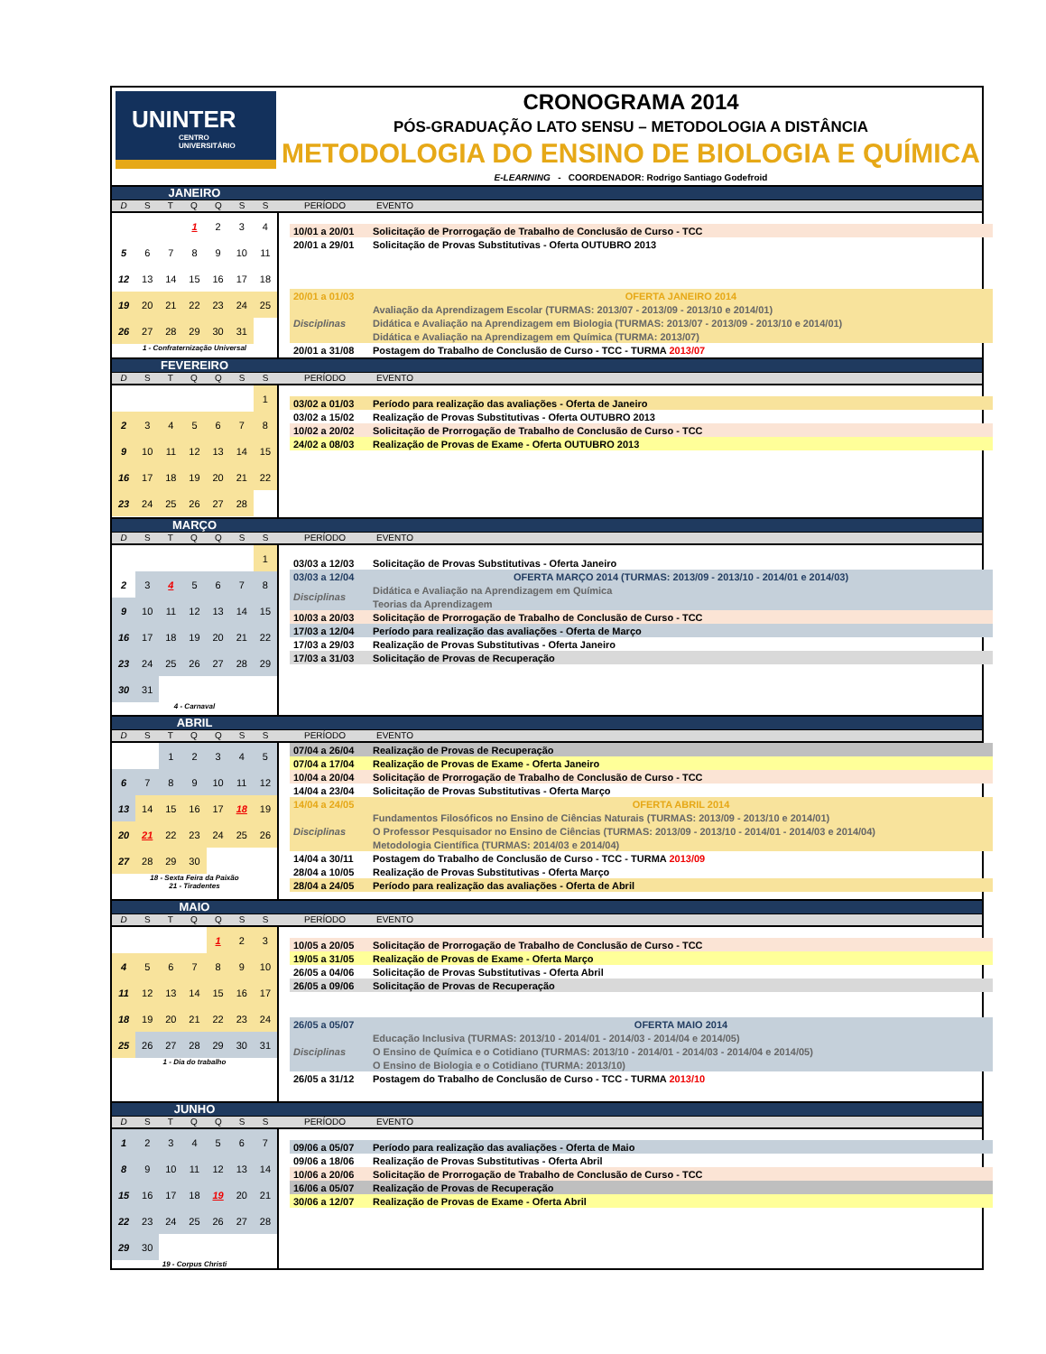UNINTER
CENTRO
UNIVERSITÁRIO
CRONOGRAMA 2014
PÓS-GRADUAÇÃO LATO SENSU – METODOLOGIA A DISTÂNCIA
METODOLOGIA DO ENSINO DE BIOLOGIA E QUÍMICA
E-LEARNING - COORDENADOR: Rodrigo Santiago Godefroid
JANEIRO
D S T Q Q S S PERÍODO EVENTO
| | | | 1 | 2 | 3 | 4 |
| 5 | 6 | 7 | 8 | 9 | 10 | 11 |
| 12 | 13 | 14 | 15 | 16 | 17 | 18 |
| 19 | 20 | 21 | 22 | 23 | 24 | 25 |
| 26 | 27 | 28 | 29 | 30 | 31 | |
1 - Confraternização Universal
| 10/01 a 20/01 | Solicitação de Prorrogação de Trabalho de Conclusão de Curso - TCC |
| 20/01 a 29/01 | Solicitação de Provas Substitutivas - Oferta OUTUBRO 2013 |
| 20/01 a 01/03 | OFERTA JANEIRO 2014 |
| Disciplinas | Avaliação da Aprendizagem Escolar (TURMAS: 2013/07 - 2013/09 - 2013/10 e 2014/01) |
| | Didática e Avaliação na Aprendizagem em Biologia (TURMAS: 2013/07 - 2013/09 - 2013/10 e 2014/01) |
| | Didática e Avaliação na Aprendizagem em Química (TURMA: 2013/07) |
| 20/01 a 31/08 | Postagem do Trabalho de Conclusão de Curso - TCC - TURMA 2013/07 |
FEVEREIRO
D S T Q Q S S PERÍODO EVENTO
| | | | | | | 1 |
| 2 | 3 | 4 | 5 | 6 | 7 | 8 |
| 9 | 10 | 11 | 12 | 13 | 14 | 15 |
| 16 | 17 | 18 | 19 | 20 | 21 | 22 |
| 23 | 24 | 25 | 26 | 27 | 28 | |
| 03/02 a 01/03 | Período para realização das avaliações - Oferta de Janeiro |
| 03/02 a 15/02 | Realização de Provas Substitutivas - Oferta OUTUBRO 2013 |
| 10/02 a 20/02 | Solicitação de Prorrogação de Trabalho de Conclusão de Curso - TCC |
| 24/02 a 08/03 | Realização de Provas de Exame - Oferta OUTUBRO 2013 |
MARÇO
D S T Q Q S S PERÍODO EVENTO
| | | | | | | 1 |
| 2 | 3 | 4 | 5 | 6 | 7 | 8 |
| 9 | 10 | 11 | 12 | 13 | 14 | 15 |
| 16 | 17 | 18 | 19 | 20 | 21 | 22 |
| 23 | 24 | 25 | 26 | 27 | 28 | 29 |
| 30 | 31 | | | | | |
4 - Carnaval
| 03/03 a 12/03 | Solicitação de Provas Substitutivas - Oferta Janeiro |
| 03/03 a 12/04 | OFERTA MARÇO 2014 (TURMAS: 2013/09 - 2013/10 - 2014/01 e 2014/03) |
| Disciplinas | Didática e Avaliação na Aprendizagem em Química |
| | Teorias da Aprendizagem |
| 10/03 a 20/03 | Solicitação de Prorrogação de Trabalho de Conclusão de Curso - TCC |
| 17/03 a 12/04 | Período para realização das avaliações - Oferta de Março |
| 17/03 a 29/03 | Realização de Provas Substitutivas - Oferta Janeiro |
| 17/03 a 31/03 | Solicitação de Provas de Recuperação |
ABRIL
D S T Q Q S S PERÍODO EVENTO
| | | 1 | 2 | 3 | 4 | 5 |
| 6 | 7 | 8 | 9 | 10 | 11 | 12 |
| 13 | 14 | 15 | 16 | 17 | 18 | 19 |
| 20 | 21 | 22 | 23 | 24 | 25 | 26 |
| 27 | 28 | 29 | 30 | | | |
18 - Sexta Feira da Paixão
21 - Tiradentes
| 07/04 a 26/04 | Realização de Provas de Recuperação |
| 07/04 a 17/04 | Realização de Provas de Exame - Oferta Janeiro |
| 10/04 a 20/04 | Solicitação de Prorrogação de Trabalho de Conclusão de Curso - TCC |
| 14/04 a 23/04 | Solicitação de Provas Substitutivas - Oferta Março |
| 14/04 a 24/05 | OFERTA ABRIL 2014 |
| Disciplinas | Fundamentos Filosóficos no Ensino de Ciências Naturais (TURMAS: 2013/09 - 2013/10 e 2014/01) |
| | O Professor Pesquisador no Ensino de Ciências (TURMAS: 2013/09 - 2013/10 - 2014/01 - 2014/03 e 2014/04) |
| | Metodologia Científica (TURMAS: 2014/03 e 2014/04) |
| 14/04 a 30/11 | Postagem do Trabalho de Conclusão de Curso - TCC - TURMA 2013/09 |
| 28/04 a 10/05 | Realização de Provas Substitutivas - Oferta Março |
| 28/04 a 24/05 | Período para realização das avaliações - Oferta de Abril |
MAIO
D S T Q Q S S PERÍODO EVENTO
| | | | | 1 | 2 | 3 |
| 4 | 5 | 6 | 7 | 8 | 9 | 10 |
| 11 | 12 | 13 | 14 | 15 | 16 | 17 |
| 18 | 19 | 20 | 21 | 22 | 23 | 24 |
| 25 | 26 | 27 | 28 | 29 | 30 | 31 |
1 - Dia do trabalho
| 10/05 a 20/05 | Solicitação de Prorrogação de Trabalho de Conclusão de Curso - TCC |
| 19/05 a 31/05 | Realização de Provas de Exame - Oferta Março |
| 26/05 a 04/06 | Solicitação de Provas Substitutivas - Oferta Abril |
| 26/05 a 09/06 | Solicitação de Provas de Recuperação |
| 26/05 a 05/07 | OFERTA MAIO 2014 |
| Disciplinas | Educação Inclusiva (TURMAS: 2013/10 - 2014/01 - 2014/03 - 2014/04 e 2014/05) |
| | O Ensino de Química e o Cotidiano (TURMAS: 2013/10 - 2014/01 - 2014/03 - 2014/04 e 2014/05) |
| | O Ensino de Biologia e o Cotidiano (TURMA: 2013/10) |
| 26/05 a 31/12 | Postagem do Trabalho de Conclusão de Curso - TCC - TURMA 2013/10 |
JUNHO
D S T Q Q S S PERÍODO EVENTO
| 1 | 2 | 3 | 4 | 5 | 6 | 7 |
| 8 | 9 | 10 | 11 | 12 | 13 | 14 |
| 15 | 16 | 17 | 18 | 19 | 20 | 21 |
| 22 | 23 | 24 | 25 | 26 | 27 | 28 |
| 29 | 30 | | | | | |
19 - Corpus Christi
| 09/06 a 05/07 | Período para realização das avaliações - Oferta de Maio |
| 09/06 a 18/06 | Realização de Provas Substitutivas - Oferta Abril |
| 10/06 a 20/06 | Solicitação de Prorrogação de Trabalho de Conclusão de Curso - TCC |
| 16/06 a 05/07 | Realização de Provas de Recuperação |
| 30/06 a 12/07 | Realização de Provas de Exame - Oferta Abril |